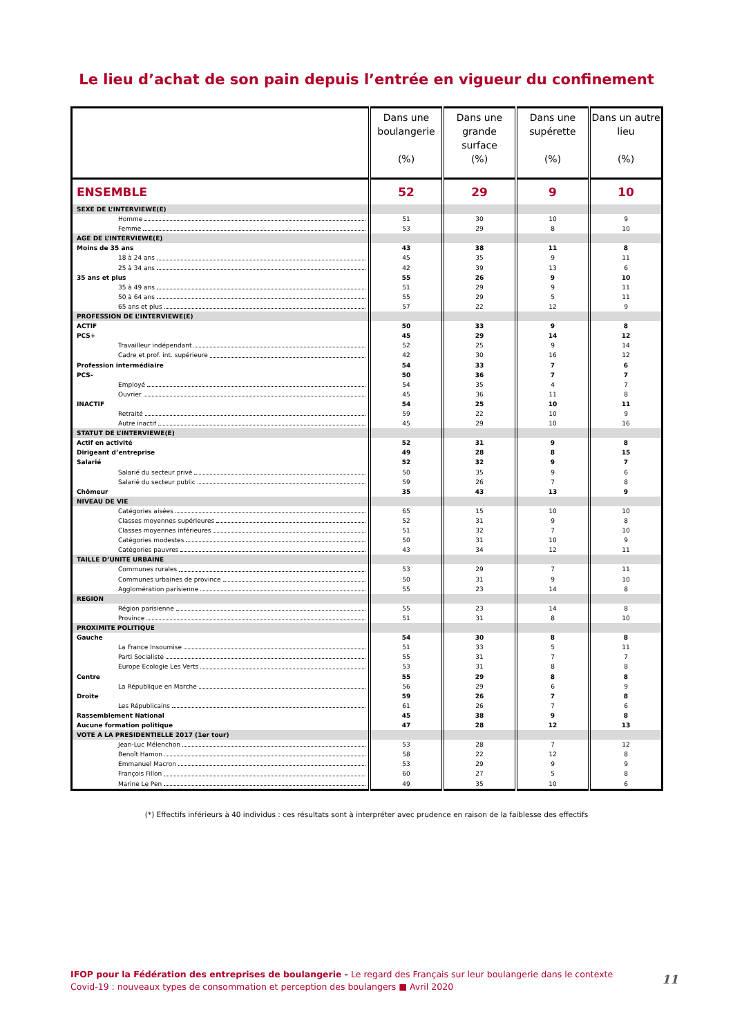Le lieu d’achat de son pain depuis l’entrée en vigueur du confinement
| | Dans une boulangerie (%) | Dans une grande surface (%) | Dans une supérette (%) | Dans un autre lieu (%) |
| --- | --- | --- | --- | --- |
| ENSEMBLE | 52 | 29 | 9 | 10 |
| SEXE DE L’INTERVIEWE(E) | | | | |
| Homme | 51 | 30 | 10 | 9 |
| Femme | 53 | 29 | 8 | 10 |
| AGE DE L’INTERVIEWE(E) | | | | |
| Moins de 35 ans | 43 | 38 | 11 | 8 |
| 18 à 24 ans | 45 | 35 | 9 | 11 |
| 25 à 34 ans | 42 | 39 | 13 | 6 |
| 35 ans et plus | 55 | 26 | 9 | 10 |
| 35 à 49 ans | 51 | 29 | 9 | 11 |
| 50 à 64 ans | 55 | 29 | 5 | 11 |
| 65 ans et plus | 57 | 22 | 12 | 9 |
| PROFESSION DE L’INTERVIEWE(E) | | | | |
| ACTIF | 50 | 33 | 9 | 8 |
| PCS+ | 45 | 29 | 14 | 12 |
| Travailleur indépendant | 52 | 25 | 9 | 14 |
| Cadre et prof. int. supérieure | 42 | 30 | 16 | 12 |
| Profession intermédiaire | 54 | 33 | 7 | 6 |
| PCS- | 50 | 36 | 7 | 7 |
| Employé | 54 | 35 | 4 | 7 |
| Ouvrier | 45 | 36 | 11 | 8 |
| INACTIF | 54 | 25 | 10 | 11 |
| Retraité | 59 | 22 | 10 | 9 |
| Autre inactif | 45 | 29 | 10 | 16 |
| STATUT DE L’INTERVIEWE(E) | | | | |
| Actif en activité | 52 | 31 | 9 | 8 |
| Dirigeant d’entreprise | 49 | 28 | 8 | 15 |
| Salarié | 52 | 32 | 9 | 7 |
| Salarié du secteur privé | 50 | 35 | 9 | 6 |
| Salarié du secteur public | 59 | 26 | 7 | 8 |
| Chômeur | 35 | 43 | 13 | 9 |
| NIVEAU DE VIE | | | | |
| Catégories aisées | 65 | 15 | 10 | 10 |
| Classes moyennes supérieures | 52 | 31 | 9 | 8 |
| Classes moyennes inférieures | 51 | 32 | 7 | 10 |
| Catégories modestes | 50 | 31 | 10 | 9 |
| Catégories pauvres | 43 | 34 | 12 | 11 |
| TAILLE D’UNITE URBAINE | | | | |
| Communes rurales | 53 | 29 | 7 | 11 |
| Communes urbaines de province | 50 | 31 | 9 | 10 |
| Agglomération parisienne | 55 | 23 | 14 | 8 |
| REGION | | | | |
| Région parisienne | 55 | 23 | 14 | 8 |
| Province | 51 | 31 | 8 | 10 |
| PROXIMITE POLITIQUE | | | | |
| Gauche | 54 | 30 | 8 | 8 |
| La France Insoumise | 51 | 33 | 5 | 11 |
| Parti Socialiste | 55 | 31 | 7 | 7 |
| Europe Ecologie Les Verts | 53 | 31 | 8 | 8 |
| Centre | 55 | 29 | 8 | 8 |
| La République en Marche | 56 | 29 | 6 | 9 |
| Droite | 59 | 26 | 7 | 8 |
| Les Républicains | 61 | 26 | 7 | 6 |
| Rassemblement National | 45 | 38 | 9 | 8 |
| Aucune formation politique | 47 | 28 | 12 | 13 |
| VOTE A LA PRESIDENTIELLE 2017 (1er tour) | | | | |
| Jean-Luc Mélenchon | 53 | 28 | 7 | 12 |
| Benoît Hamon | 58 | 22 | 12 | 8 |
| Emmanuel Macron | 53 | 29 | 9 | 9 |
| François Fillon | 60 | 27 | 5 | 8 |
| Marine Le Pen | 49 | 35 | 10 | 6 |
(*) Effectifs inférieurs à 40 individus : ces résultats sont à interpréter avec prudence en raison de la faiblesse des effectifs
IFOP pour la Fédération des entreprises de boulangerie - Le regard des Français sur leur boulangerie dans le contexte Covid-19 : nouveaux types de consommation et perception des boulangers ■ Avril 2020
11